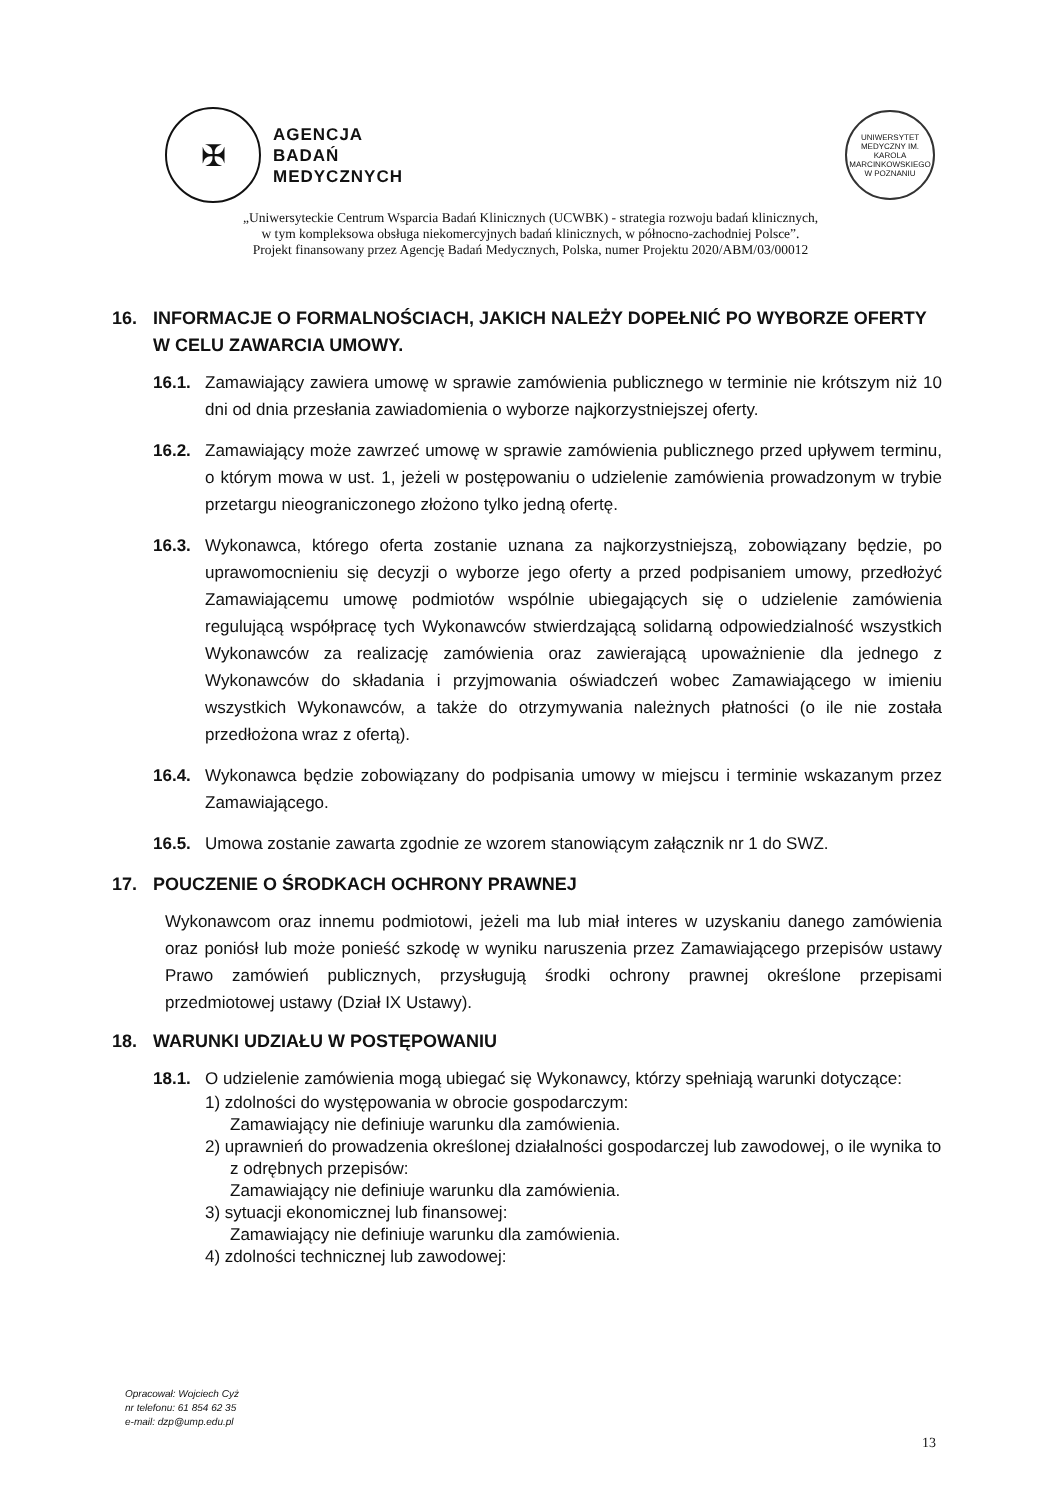✠
AGENCJA
BADAŃ
MEDYCZNYCH
UNIWERSYTET MEDYCZNY IM. KAROLA MARCINKOWSKIEGO W POZNANIU
„Uniwersyteckie Centrum Wsparcia Badań Klinicznych (UCWBK) - strategia rozwoju badań klinicznych,
w tym kompleksowa obsługa niekomercyjnych badań klinicznych, w północno-zachodniej Polsce”.
Projekt finansowany przez Agencję Badań Medycznych, Polska, numer Projektu 2020/ABM/03/00012
16. INFORMACJE O FORMALNOŚCIACH, JAKICH NALEŻY DOPEŁNIĆ PO WYBORZE OFERTY W CELU ZAWARCIA UMOWY.
16.1. Zamawiający zawiera umowę w sprawie zamówienia publicznego w terminie nie krótszym niż 10 dni od dnia przesłania zawiadomienia o wyborze najkorzystniejszej oferty.
16.2. Zamawiający może zawrzeć umowę w sprawie zamówienia publicznego przed upływem terminu, o którym mowa w ust. 1, jeżeli w postępowaniu o udzielenie zamówienia prowadzonym w trybie przetargu nieograniczonego złożono tylko jedną ofertę.
16.3. Wykonawca, którego oferta zostanie uznana za najkorzystniejszą, zobowiązany będzie, po uprawomocnieniu się decyzji o wyborze jego oferty a przed podpisaniem umowy, przedłożyć Zamawiającemu umowę podmiotów wspólnie ubiegających się o udzielenie zamówienia regulującą współpracę tych Wykonawców stwierdzającą solidarną odpowiedzialność wszystkich Wykonawców za realizację zamówienia oraz zawierającą upoważnienie dla jednego z Wykonawców do składania i przyjmowania oświadczeń wobec Zamawiającego w imieniu wszystkich Wykonawców, a także do otrzymywania należnych płatności (o ile nie została przedłożona wraz z ofertą).
16.4. Wykonawca będzie zobowiązany do podpisania umowy w miejscu i terminie wskazanym przez Zamawiającego.
16.5. Umowa zostanie zawarta zgodnie ze wzorem stanowiącym załącznik nr 1 do SWZ.
17. POUCZENIE O ŚRODKACH OCHRONY PRAWNEJ
Wykonawcom oraz innemu podmiotowi, jeżeli ma lub miał interes w uzyskaniu danego zamówienia oraz poniósł lub może ponieść szkodę w wyniku naruszenia przez Zamawiającego przepisów ustawy Prawo zamówień publicznych, przysługują środki ochrony prawnej określone przepisami przedmiotowej ustawy (Dział IX Ustawy).
18. WARUNKI UDZIAŁU W POSTĘPOWANIU
18.1. O udzielenie zamówienia mogą ubiegać się Wykonawcy, którzy spełniają warunki dotyczące:
1) zdolności do występowania w obrocie gospodarczym:
Zamawiający nie definiuje warunku dla zamówienia.
2) uprawnień do prowadzenia określonej działalności gospodarczej lub zawodowej, o ile wynika to z odrębnych przepisów:
Zamawiający nie definiuje warunku dla zamówienia.
3) sytuacji ekonomicznej lub finansowej:
Zamawiający nie definiuje warunku dla zamówienia.
4) zdolności technicznej lub zawodowej:
Opracował: Wojciech Cyż
nr telefonu: 61 854 62 35
e-mail: dzp@ump.edu.pl
13